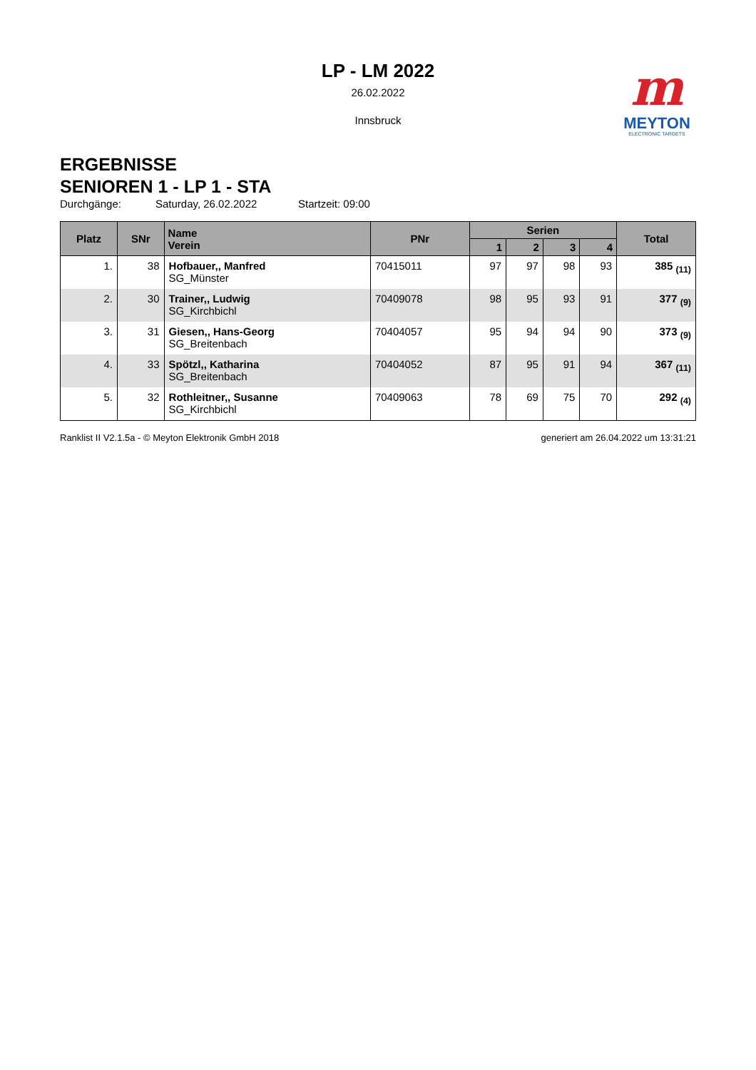LP - LM 2022
26.02.2022
Innsbruck
m
MEYTON
ELECTRONIC TARGETS
ERGEBNISSE
SENIOREN 1 - LP 1 - STA
Durchgänge: Saturday, 26.02.2022 Startzeit: 09:00
| Platz | SNr | Name Verein | PNr | Serien | | | | Total |
| --- | --- | --- | --- | --- | --- | --- | --- | --- |
| | | | | 1 | 2 | 3 | 4 | |
| 1. | 38 | Hofbauer,, Manfred SG_Münster | 70415011 | 97 | 97 | 98 | 93 | 385 <sub>(11)</sub> |
| 2. | 30 | Trainer,, Ludwig SG_Kirchbichl | 70409078 | 98 | 95 | 93 | 91 | 377 <sub>(9)</sub> |
| 3. | 31 | Giesen,, Hans-Georg SG_Breitenbach | 70404057 | 95 | 94 | 94 | 90 | 373 <sub>(9)</sub> |
| 4. | 33 | Spötzl,, Katharina SG_Breitenbach | 70404052 | 87 | 95 | 91 | 94 | 367 <sub>(11)</sub> |
| 5. | 32 | Rothleitner,, Susanne SG_Kirchbichl | 70409063 | 78 | 69 | 75 | 70 | 292 <sub>(4)</sub> |
Ranklist II V2.1.5a - © Meyton Elektronik GmbH 2018 generiert am 26.04.2022 um 13:31:21